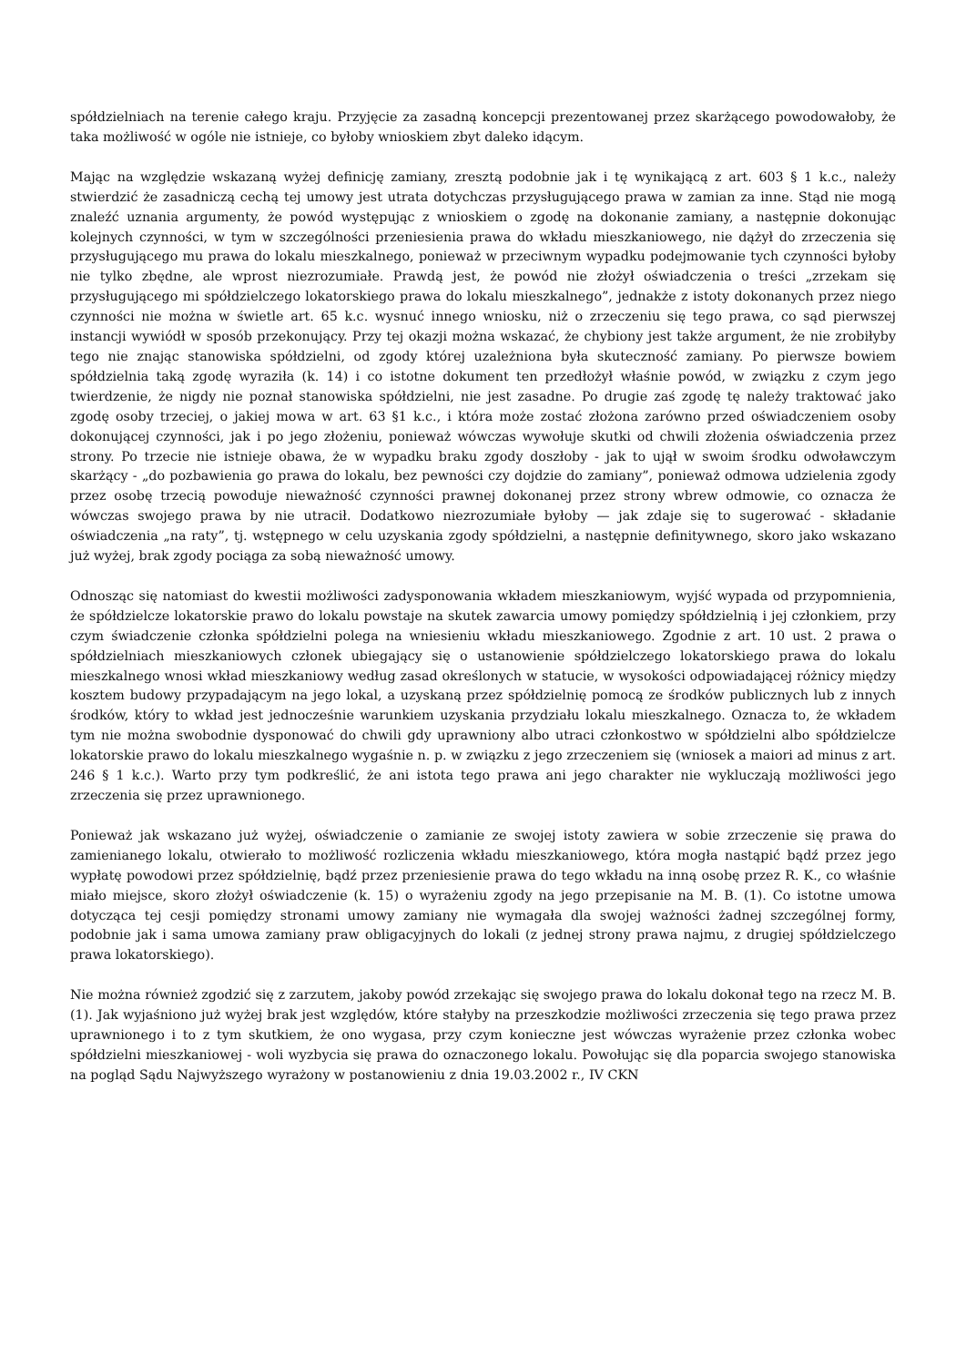spółdzielniach na terenie całego kraju. Przyjęcie za zasadną koncepcji prezentowanej przez skarżącego powodowałoby, że taka możliwość w ogóle nie istnieje, co byłoby wnioskiem zbyt daleko idącym.
Mając na względzie wskazaną wyżej definicję zamiany, zresztą podobnie jak i tę wynikającą z art. 603 § 1 k.c., należy stwierdzić że zasadniczą cechą tej umowy jest utrata dotychczas przysługującego prawa w zamian za inne. Stąd nie mogą znaleźć uznania argumenty, że powód występując z wnioskiem o zgodę na dokonanie zamiany, a następnie dokonując kolejnych czynności, w tym w szczególności przeniesienia prawa do wkładu mieszkaniowego, nie dążył do zrzeczenia się przysługującego mu prawa do lokalu mieszkalnego, ponieważ w przeciwnym wypadku podejmowanie tych czynności byłoby nie tylko zbędne, ale wprost niezrozumiałe. Prawdą jest, że powód nie złożył oświadczenia o treści „zrzekam się przysługującego mi spółdzielczego lokatorskiego prawa do lokalu mieszkalnego”, jednakże z istoty dokonanych przez niego czynności nie można w świetle art. 65 k.c. wysnuć innego wniosku, niż o zrzeczeniu się tego prawa, co sąd pierwszej instancji wywiódł w sposób przekonujący. Przy tej okazji można wskazać, że chybiony jest także argument, że nie zrobiłyby tego nie znając stanowiska spółdzielni, od zgody której uzależniona była skuteczność zamiany. Po pierwsze bowiem spółdzielnia taką zgodę wyraziła (k. 14) i co istotne dokument ten przedłożył właśnie powód, w związku z czym jego twierdzenie, że nigdy nie poznał stanowiska spółdzielni, nie jest zasadne. Po drugie zaś zgodę tę należy traktować jako zgodę osoby trzeciej, o jakiej mowa w art. 63 §1 k.c., i która może zostać złożona zarówno przed oświadczeniem osoby dokonującej czynności, jak i po jego złożeniu, ponieważ wówczas wywołuje skutki od chwili złożenia oświadczenia przez strony. Po trzecie nie istnieje obawa, że w wypadku braku zgody doszłoby - jak to ujął w swoim środku odwoławczym skarżący - „do pozbawienia go prawa do lokalu, bez pewności czy dojdzie do zamiany”, ponieważ odmowa udzielenia zgody przez osobę trzecią powoduje nieważność czynności prawnej dokonanej przez strony wbrew odmowie, co oznacza że wówczas swojego prawa by nie utracił. Dodatkowo niezrozumiałe byłoby — jak zdaje się to sugerować - składanie oświadczenia „na raty”, tj. wstępnego w celu uzyskania zgody spółdzielni, a następnie definitywnego, skoro jako wskazano już wyżej, brak zgody pociąga za sobą nieważność umowy.
Odnosząc się natomiast do kwestii możliwości zadysponowania wkładem mieszkaniowym, wyjść wypada od przypomnienia, że spółdzielcze lokatorskie prawo do lokalu powstaje na skutek zawarcia umowy pomiędzy spółdzielnią i jej członkiem, przy czym świadczenie członka spółdzielni polega na wniesieniu wkładu mieszkaniowego. Zgodnie z art. 10 ust. 2 prawa o spółdzielniach mieszkaniowych członek ubiegający się o ustanowienie spółdzielczego lokatorskiego prawa do lokalu mieszkalnego wnosi wkład mieszkaniowy według zasad określonych w statucie, w wysokości odpowiadającej różnicy między kosztem budowy przypadającym na jego lokal, a uzyskaną przez spółdzielnię pomocą ze środków publicznych lub z innych środków, który to wkład jest jednocześnie warunkiem uzyskania przydziału lokalu mieszkalnego. Oznacza to, że wkładem tym nie można swobodnie dysponować do chwili gdy uprawniony albo utraci członkostwo w spółdzielni albo spółdzielcze lokatorskie prawo do lokalu mieszkalnego wygaśnie n. p. w związku z jego zrzeczeniem się (wniosek a maiori ad minus z art. 246 § 1 k.c.). Warto przy tym podkreślić, że ani istota tego prawa ani jego charakter nie wykluczają możliwości jego zrzeczenia się przez uprawnionego.
Ponieważ jak wskazano już wyżej, oświadczenie o zamianie ze swojej istoty zawiera w sobie zrzeczenie się prawa do zamienianego lokalu, otwierało to możliwość rozliczenia wkładu mieszkaniowego, która mogła nastąpić bądź przez jego wypłatę powodowi przez spółdzielnię, bądź przez przeniesienie prawa do tego wkładu na inną osobę przez R. K., co właśnie miało miejsce, skoro złożył oświadczenie (k. 15) o wyrażeniu zgody na jego przepisanie na M. B. (1). Co istotne umowa dotycząca tej cesji pomiędzy stronami umowy zamiany nie wymagała dla swojej ważności żadnej szczególnej formy, podobnie jak i sama umowa zamiany praw obligacyjnych do lokali (z jednej strony prawa najmu, z drugiej spółdzielczego prawa lokatorskiego).
Nie można również zgodzić się z zarzutem, jakoby powód zrzekając się swojego prawa do lokalu dokonał tego na rzecz M. B. (1). Jak wyjaśniono już wyżej brak jest względów, które stałyby na przeszkodzie możliwości zrzeczenia się tego prawa przez uprawnionego i to z tym skutkiem, że ono wygasa, przy czym konieczne jest wówczas wyrażenie przez członka wobec spółdzielni mieszkaniowej - woli wyzbycia się prawa do oznaczonego lokalu. Powołując się dla poparcia swojego stanowiska na pogląd Sądu Najwyższego wyrażony w postanowieniu z dnia 19.03.2002 r., IV CKN